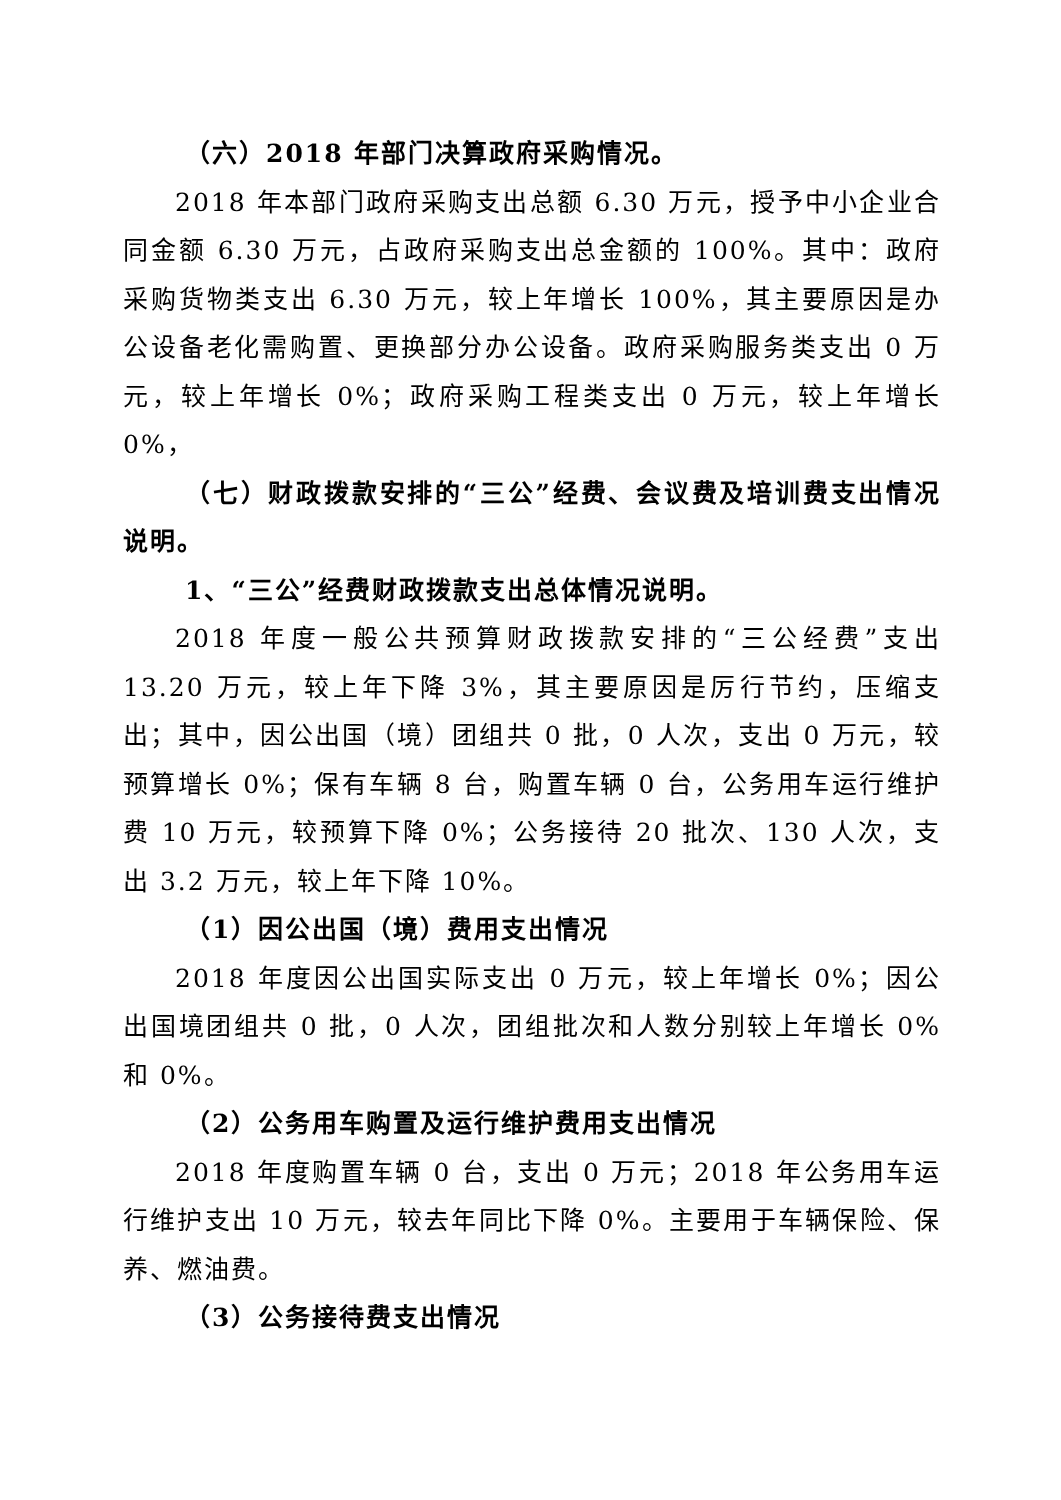（六）2018 年部门决算政府采购情况。
2018 年本部门政府采购支出总额 6.30 万元，授予中小企业合同金额 6.30 万元，占政府采购支出总金额的 100%。其中：政府采购货物类支出 6.30 万元，较上年增长 100%，其主要原因是办公设备老化需购置、更换部分办公设备。政府采购服务类支出 0 万元，较上年增长 0%；政府采购工程类支出 0 万元，较上年增长 0%，
（七）财政拨款安排的“三公”经费、会议费及培训费支出情况说明。
1、“三公”经费财政拨款支出总体情况说明。
2018 年度一般公共预算财政拨款安排的“三公经费”支出 13.20 万元，较上年下降 3%，其主要原因是厉行节约，压缩支出；其中，因公出国（境）团组共 0 批，0 人次，支出 0 万元，较预算增长 0%；保有车辆 8 台，购置车辆 0 台，公务用车运行维护费 10 万元，较预算下降 0%；公务接待 20 批次、130 人次，支出 3.2 万元，较上年下降 10%。
（1）因公出国（境）费用支出情况
2018 年度因公出国实际支出 0 万元，较上年增长 0%；因公出国境团组共 0 批，0 人次，团组批次和人数分别较上年增长 0%和 0%。
（2）公务用车购置及运行维护费用支出情况
2018 年度购置车辆 0 台，支出 0 万元；2018 年公务用车运行维护支出 10 万元，较去年同比下降 0%。主要用于车辆保险、保养、燃油费。
（3）公务接待费支出情况